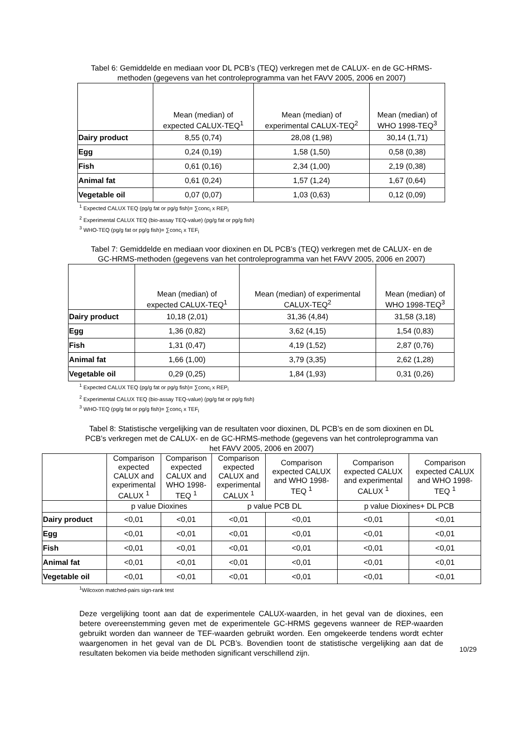Tabel 6: Gemiddelde en mediaan voor DL PCB’s (TEQ) verkregen met de CALUX- en de GC-HRMS-methoden (gegevens van het controleprogramma van het FAVV 2005, 2006 en 2007)
| | Mean (median) of expected CALUX-TEQ<sup>1</sup> | Mean (median) of experimental CALUX-TEQ<sup>2</sup> | Mean (median) of WHO 1998-TEQ<sup>3</sup> |
| --- | --- | --- | --- |
| Dairy product | 8,55 (0,74) | 28,08 (1,98) | 30,14 (1,71) |
| Egg | 0,24 (0,19) | 1,58 (1,50) | 0,58 (0,38) |
| Fish | 0,61 (0,16) | 2,34 (1,00) | 2,19 (0,38) |
| Animal fat | 0,61 (0,24) | 1,57 (1,24) | 1,67 (0,64) |
| Vegetable oil | 0,07 (0,07) | 1,03 (0,63) | 0,12 (0,09) |
<sup>1</sup> Expected CALUX TEQ (pg/g fat or pg/g fish)= ∑conc<sub>i</sub> x REP<sub>i</sub>
<sup>2</sup> Experimental CALUX TEQ (bio-assay TEQ-value) (pg/g fat or pg/g fish)
<sup>3</sup> WHO-TEQ (pg/g fat or pg/g fish)= ∑conc<sub>i</sub> x TEF<sub>i</sub>
Tabel 7: Gemiddelde en mediaan voor dioxinen en DL PCB’s (TEQ) verkregen met de CALUX- en de GC-HRMS-methoden (gegevens van het controleprogramma van het FAVV 2005, 2006 en 2007)
| | Mean (median) of expected CALUX-TEQ<sup>1</sup> | Mean (median) of experimental CALUX-TEQ<sup>2</sup> | Mean (median) of WHO 1998-TEQ<sup>3</sup> |
| --- | --- | --- | --- |
| Dairy product | 10,18 (2,01) | 31,36 (4,84) | 31,58 (3,18) |
| Egg | 1,36 (0,82) | 3,62 (4,15) | 1,54 (0,83) |
| Fish | 1,31 (0,47) | 4,19 (1,52) | 2,87 (0,76) |
| Animal fat | 1,66 (1,00) | 3,79 (3,35) | 2,62 (1,28) |
| Vegetable oil | 0,29 (0,25) | 1,84 (1,93) | 0,31 (0,26) |
<sup>1</sup> Expected CALUX TEQ (pg/g fat or pg/g fish)= ∑conc<sub>i</sub> x REP<sub>i</sub>
<sup>2</sup> Experimental CALUX TEQ (bio-assay TEQ-value) (pg/g fat or pg/g fish)
<sup>3</sup> WHO-TEQ (pg/g fat or pg/g fish)= ∑conc<sub>i</sub> x TEF<sub>i</sub>
Tabel 8: Statistische vergelijking van de resultaten voor dioxinen, DL PCB’s en de som dioxinen en DL PCB’s verkregen met de CALUX- en de GC-HRMS-methode (gegevens van het controleprogramma van het FAVV 2005, 2006 en 2007)
| | Comparison expected CALUX and experimental CALUX <sup>1</sup> | Comparison expected CALUX and WHO 1998- TEQ <sup>1</sup> | Comparison expected CALUX and experimental CALUX <sup>1</sup> | Comparison expected CALUX and WHO 1998- TEQ <sup>1</sup> | Comparison expected CALUX and experimental CALUX <sup>1</sup> | Comparison expected CALUX and WHO 1998- TEQ <sup>1</sup> |
| --- | --- | --- | --- | --- | --- | --- |
| | p value Dioxines | | p value PCB DL | | p value Dioxines+ DL PCB | |
| Dairy product | <0,01 | <0,01 | <0,01 | <0,01 | <0,01 | <0,01 |
| Egg | <0,01 | <0,01 | <0,01 | <0,01 | <0,01 | <0,01 |
| Fish | <0,01 | <0,01 | <0,01 | <0,01 | <0,01 | <0,01 |
| Animal fat | <0,01 | <0,01 | <0,01 | <0,01 | <0,01 | <0,01 |
| Vegetable oil | <0,01 | <0,01 | <0,01 | <0,01 | <0,01 | <0,01 |
<sup>1</sup> Wilcoxon matched-pairs sign-rank test
Deze vergelijking toont aan dat de experimentele CALUX-waarden, in het geval van de dioxines, een betere overeenstemming geven met de experimentele GC-HRMS gegevens wanneer de REP-waarden gebruikt worden dan wanneer de TEF-waarden gebruikt worden. Een omgekeerde tendens wordt echter waargenomen in het geval van de DL PCB’s. Bovendien toont de statistische vergelijking aan dat de resultaten bekomen via beide methoden significant verschillend zijn.
10/29